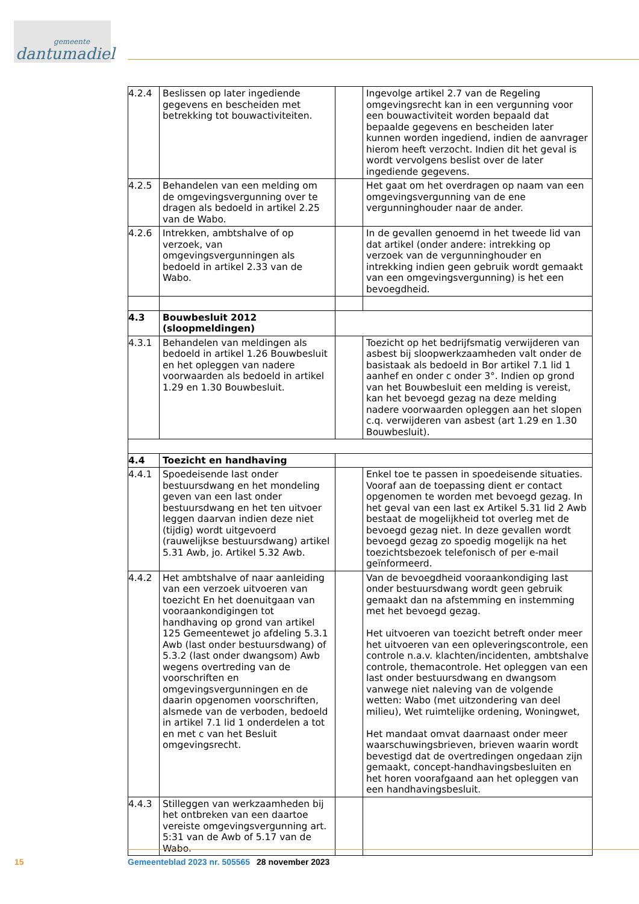gemeente
dantumadiel
| 4.2.4 | Beslissen op later ingediende gegevens en bescheiden met betrekking tot bouwactiviteiten. | | Ingevolge artikel 2.7 van de Regeling omgevingsrecht kan in een vergunning voor een bouwactiviteit worden bepaald dat bepaalde gegevens en bescheiden later kunnen worden ingediend, indien de aanvrager hierom heeft verzocht. Indien dit het geval is wordt vervolgens beslist over de later ingediende gegevens. |
| 4.2.5 | Behandelen van een melding om de omgevingsvergunning over te dragen als bedoeld in artikel 2.25 van de Wabo. | | Het gaat om het overdragen op naam van een omgevingsvergunning van de ene vergunninghouder naar de ander. |
| 4.2.6 | Intrekken, ambtshalve of op verzoek, van omgevingsvergunningen als bedoeld in artikel 2.33 van de Wabo. | | In de gevallen genoemd in het tweede lid van dat artikel (onder andere: intrekking op verzoek van de vergunninghouder en intrekking indien geen gebruik wordt gemaakt van een omgevingsvergunning) is het een bevoegdheid. |
| 4.3 | Bouwbesluit 2012 (sloopmeldingen) | | |
| 4.3.1 | Behandelen van meldingen als bedoeld in artikel 1.26 Bouwbesluit en het opleggen van nadere voorwaarden als bedoeld in artikel 1.29 en 1.30 Bouwbesluit. | | Toezicht op het bedrijfsmatig verwijderen van asbest bij sloopwerkzaamheden valt onder de basistaak als bedoeld in Bor artikel 7.1 lid 1 aanhef en onder c onder 3°. Indien op grond van het Bouwbesluit een melding is vereist, kan het bevoegd gezag na deze melding nadere voorwaarden opleggen aan het slopen c.q. verwijderen van asbest (art 1.29 en 1.30 Bouwbesluit). |
| 4.4 | Toezicht en handhaving | | |
| 4.4.1 | Spoedeisende last onder bestuursdwang en het mondeling geven van een last onder bestuursdwang en het ten uitvoer leggen daarvan indien deze niet (tijdig) wordt uitgevoerd (rauwelijkse bestuursdwang) artikel 5.31 Awb, jo. Artikel 5.32 Awb. | | Enkel toe te passen in spoedeisende situaties. Vooraf aan de toepassing dient er contact opgenomen te worden met bevoegd gezag. In het geval van een last ex Artikel 5.31 lid 2 Awb bestaat de mogelijkheid tot overleg met de bevoegd gezag niet. In deze gevallen wordt bevoegd gezag zo spoedig mogelijk na het toezichtsbezoek telefonisch of per e-mail geïnformeerd. |
| 4.4.2 | Het ambtshalve of naar aanleiding van een verzoek uitvoeren van toezicht En het doenuitgaan van vooraankondigingen tot handhaving op grond van artikel 125 Gemeentewet jo afdeling 5.3.1 Awb (last onder bestuursdwang) of 5.3.2 (last onder dwangsom) Awb wegens overtreding van de voorschriften en omgevingsvergunningen en de daarin opgenomen voorschriften, alsmede van de verboden, bedoeld in artikel 7.1 lid 1 onderdelen a tot en met c van het Besluit omgevingsrecht. | | Van de bevoegdheid vooraankondiging last onder bestuursdwang wordt geen gebruik gemaakt dan na afstemming en instemming met het bevoegd gezag. Het uitvoeren van toezicht betreft onder meer het uitvoeren van een opleveringscontrole, een controle n.a.v. klachten/incidenten, ambtshalve controle, themacontrole. Het opleggen van een last onder bestuursdwang en dwangsom vanwege niet naleving van de volgende wetten: Wabo (met uitzondering van deel milieu), Wet ruimtelijke ordening, Woningwet, Het mandaat omvat daarnaast onder meer waarschuwingsbrieven, brieven waarin wordt bevestigd dat de overtredingen ongedaan zijn gemaakt, concept-handhavingsbesluiten en het horen voorafgaand aan het opleggen van een handhavingsbesluit. |
| 4.4.3 | Stilleggen van werkzaamheden bij het ontbreken van een daartoe vereiste omgevingsvergunning art. 5:31 van de Awb of 5.17 van de Wabo. | | |
15 Gemeenteblad 2023 nr. 505565 28 november 2023